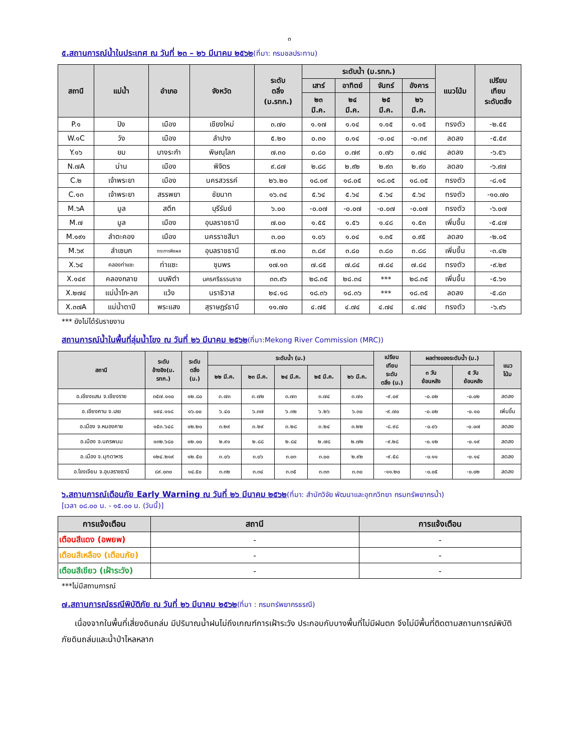๓
๕.สถานการณ์น้ำในประเทศ ณ วันที่ ๒๓ – ๒๖ มีนาคม ๒๕๖๒(ที่มา: กรมชลประทาน)
| สถานี | แม่น้ำ | อำเภอ | จังหวัด | ระดับ ตลิ่ง (ม.รทก.) | ระดับน้ำ (ม.รทก.) | | | | แนวโน้ม | เปรียบ เทียบ ระดับตลิ่ง |
| --- | --- | --- | --- | --- | --- | --- | --- | --- | --- | --- |
| | | | | | เสาร์ | อาทิตย์ | จันทร์ | อังคาร | | |
| | | | | | ๒๓ มี.ค. | ๒๔ มี.ค. | ๒๕ มี.ค. | ๒๖ มี.ค. | | |
| P.๑ | ปิง | เมือง | เชียงใหม่ | ๓.๗๐ | ๑.๑๗ | ๑.๑๔ | ๑.๑๕ | ๑.๑๕ | ทรงตัว | -๒.๕๕ |
| W.๑C | วัง | เมือง | ลำปาง | ๕.๒๐ | ๐.๓๐ | ๐.๑๔ | -๐.๐๔ | -๐.๓๙ | ลดลง | -๕.๕๙ |
| Y.๑๖ | ยม | บางระกำ | พิษณุโลก | ๗.๓๐ | ๐.๘๐ | ๐.๗๙ | ๐.๗๖ | ๐.๗๔ | ลดลง | -๖.๕๖ |
| N.๗A | น่าน | เมือง | พิจิตร | ๙.๘๗ | ๒.๘๘ | ๒.๙๒ | ๒.๙๓ | ๒.๙๐ | ลดลง | -๖.๙๗ |
| C.๒ | เจ้าพระยา | เมือง | นครสวรรค์ | ๒๖.๒๐ | ๑๘.๐๙ | ๑๘.๐๕ | ๑๘.๐๕ | ๑๘.๐๕ | ทรงตัว | -๘.๑๕ |
| C.๑๓ | เจ้าพระยา | สรรพยา | ชัยนาท | ๑๖.๓๔ | ๕.๖๔ | ๕.๖๔ | ๕.๖๔ | ๕.๖๔ | ทรงตัว | -๑๐.๗๐ |
| M.๖A | มูล | สตึก | บุรีรัมย์ | ๖.๐๐ | -๐.๐๗ | -๐.๐๗ | -๐.๐๗ | -๐.๐๗ | ทรงตัว | -๖.๐๗ |
| M.๗ | มูล | เมือง | อุบลราชธานี | ๗.๐๐ | ๑.๕๕ | ๑.๕๖ | ๑.๔๘ | ๑.๕๓ | เพิ่มขึ้น | -๕.๔๗ |
| M.๑๙๑ | ลำตะคอง | เมือง | นครราชสีมา | ๓.๐๐ | ๑.๐๖ | ๑.๐๔ | ๑.๓๕ | ๐.๙๕ | ลดลง | -๒.๐๕ |
| M.๖๙ | ลำเซบก | ตระการพืชผล | อุบลราชธานี | ๗.๓๐ | ๓.๘๙ | ๓.๘๐ | ๓.๘๐ | ๓.๘๘ | เพิ่มขึ้น | -๓.๔๒ |
| X.๖๔ | คลองท่าแซะ | ท่าแซะ | ชุมพร | ๑๗.๑๓ | ๗.๘๕ | ๗.๘๔ | ๗.๘๔ | ๗.๘๔ | ทรงตัว | -๙.๒๙ |
| X.๑๔๙ | คลองกลาย | นบพิตำ | นครศรีธรรมราช | ๓๓.๙๖ | ๒๘.๓๕ | ๒๘.๓๔ | *** | ๒๘.๓๕ | เพิ่มขึ้น | -๕.๖๑ |
| X.๒๗๔ | แม่น้ำโก-ลก | แว้ง | นราธิวาส | ๒๔.๑๘ | ๑๘.๓๖ | ๑๘.๓๖ | *** | ๑๘.๓๕ | ลดลง | -๕.๘๓ |
| X.๓๗A | แม่น้ำตาปี | พระแสง | สุราษฎร์ธานี | ๑๑.๗๐ | ๔.๗๕ | ๔.๗๔ | ๔.๗๔ | ๔.๗๔ | ทรงตัว | -๖.๙๖ |
*** ยังไม่ได้รับรายงาน
สถานการณ์น้ำในพื้นที่ลุ่มน้ำโขง ณ วันที่ ๒๖ มีนาคม ๒๕๖๒(ที่มา:Mekong River Commission (MRC))
| สถานี | ระดับ อ้างอิง(ม. รทก.) | ระดับ ตลิ่ง (ม.) | ระดับน้ำ (ม.) | | | | | เปรียบ เทียบ ระดับ ตลิ่ง (ม.) | ผลต่างของระดับน้ำ (ม.) | | แนว โน้ม |
| --- | --- | --- | --- | --- | --- | --- | --- | --- | --- | --- | --- |
| | | | ๒๒ มี.ค. | ๒๓ มี.ค. | ๒๔ มี.ค. | ๒๕ มี.ค. | ๒๖ มี.ค. | | ๓ วัน ย้อนหลัง | ๕ วัน ย้อนหลัง | |
| อ.เชียงแสน จ.เชียงราย | ๓๕๗.๑๑๐ | ๑๒.๘๐ | ๓.๗๓ | ๓.๗๒ | ๓.๗๓ | ๓.๗๔ | ๓.๗๑ | -๙.๐๙ | -๐.๐๒ | -๐.๐๒ | ลดลง |
| อ.เชียงคาน จ.เลย | ๑๙๔.๑๑๘ | ๑๖.๐๐ | ๖.๔๐ | ๖.๓๗ | ๖.๓๒ | ๖.๒๖ | ๖.๓๐ | -๙.๗๐ | -๐.๐๒ | -๐.๑๐ | เพิ่มขึ้น |
| อ.เมือง จ.หนองคาย | ๑๕๓.๖๔๘ | ๑๒.๒๐ | ๓.๒๙ | ๓.๒๙ | ๓.๒๘ | ๓.๒๔ | ๓.๒๒ | -๘.๙๘ | -๐.๐๖ | -๐.๐๗ | ลดลง |
| อ.เมือง จ.นครพนม | ๑๓๒.๖๘๐ | ๑๒.๐๐ | ๒.๙๑ | ๒.๘๘ | ๒.๘๔ | ๒.๗๘ | ๒.๗๒ | -๙.๒๘ | -๐.๑๒ | -๐.๑๙ | ลดลง |
| อ.เมือง จ.มุกดาหาร | ๑๒๔.๒๑๙ | ๑๒.๕๐ | ๓.๐๖ | ๓.๐๖ | ๓.๐๓ | ๓.๐๐ | ๒.๙๒ | -๙.๕๘ | -๐.๑๑ | -๐.๑๔ | ลดลง |
| อ.โขงเจียม จ.อุบลราชธานี | ๘๙.๐๓๐ | ๑๔.๕๐ | ๓.๓๒ | ๓.๓๔ | ๓.๓๕ | ๓.๓๓ | ๓.๓๐ | -๑๑.๒๐ | -๐.๐๕ | -๐.๐๒ | ลดลง |
๖.สถานการณ์เตือนภัย Early Warning ณ วันที่ ๒๖ มีนาคม ๒๕๖๒(ที่มา: สำนักวิจัย พัฒนาและอุทกวิทยา กรมทรัพยากรน้ำ)
[เวลา ๐๘.๐๐ น. - ๑๕.๐๐ น. (วันนี้)]
| การแจ้งเตือน | สถานี | การแจ้งเตือน |
| --- | --- | --- |
| เตือนสีแดง (อพยพ) | - | - |
| เตือนสีเหลือง (เตือนภัย) | - | - |
| เตือนสีเขียว (เฝ้าระวัง) | - | - |
***ไม่มีสถานการณ์
๗.สถานการณ์ธรณีพิบัติภัย ณ วันที่ ๒๖ มีนาคม ๒๕๖๒(ที่มา : กรมทรัพยากรธรณี)
เนื่องจากในพื้นที่เสี่ยงดินถล่ม มีปริมาณน้ำฝนไม่ถึงเกณฑ์การเฝ้าระวัง ประกอบกับบางพื้นที่ไม่มีฝนตก จึงไม่มีพื้นที่ติดตามสถานการณ์พิบัติภัยดินถล่มและน้ำป่าไหลหลาก